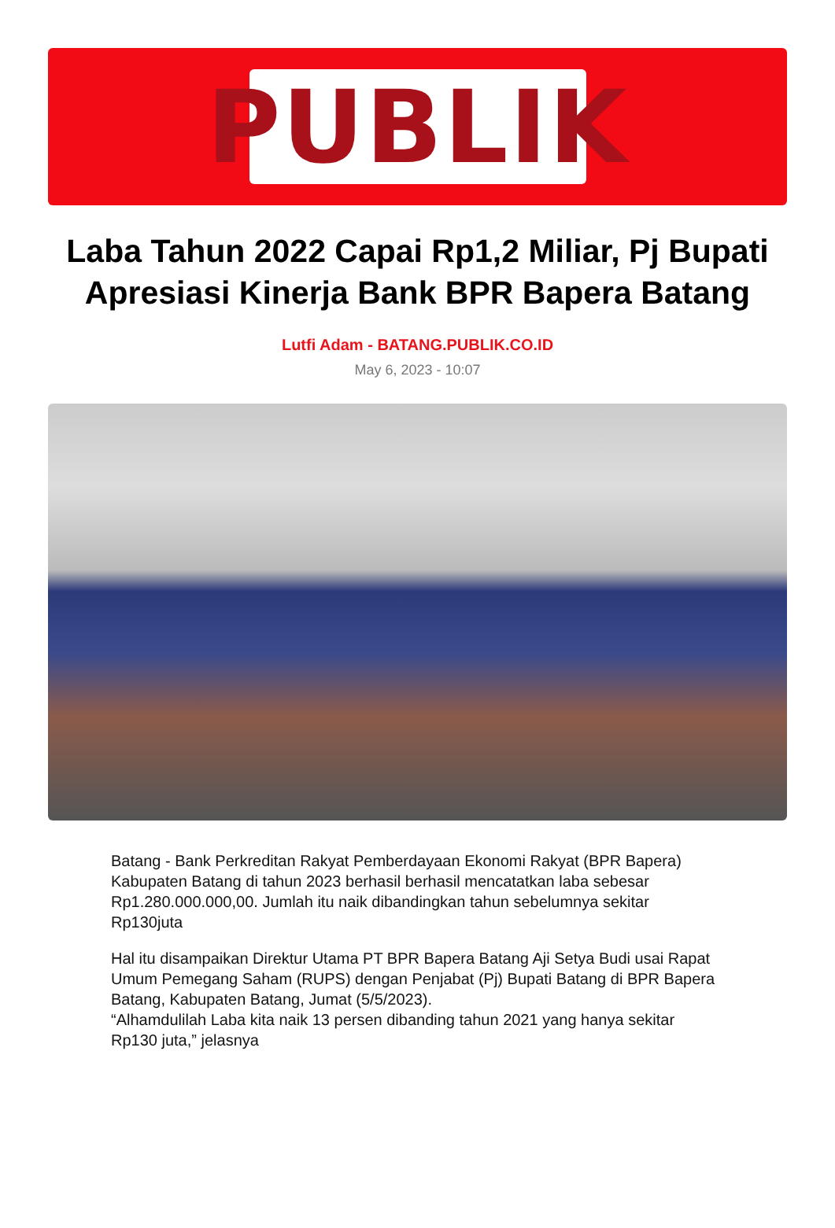PUBLIK
Laba Tahun 2022 Capai Rp1,2 Miliar, Pj Bupati Apresiasi Kinerja Bank BPR Bapera Batang
Lutfi Adam - BATANG.PUBLIK.CO.ID
May 6, 2023 - 10:07
Batang - Bank Perkreditan Rakyat Pemberdayaan Ekonomi Rakyat (BPR Bapera) Kabupaten Batang di tahun 2023 berhasil berhasil mencatatkan laba sebesar Rp1.280.000.000,00. Jumlah itu naik dibandingkan tahun sebelumnya sekitar Rp130juta
Hal itu disampaikan Direktur Utama PT BPR Bapera Batang Aji Setya Budi usai Rapat Umum Pemegang Saham (RUPS) dengan Penjabat (Pj) Bupati Batang di BPR Bapera Batang, Kabupaten Batang, Jumat (5/5/2023).
“Alhamdulilah Laba kita naik 13 persen dibanding tahun 2021 yang hanya sekitar Rp130 juta,” jelasnya